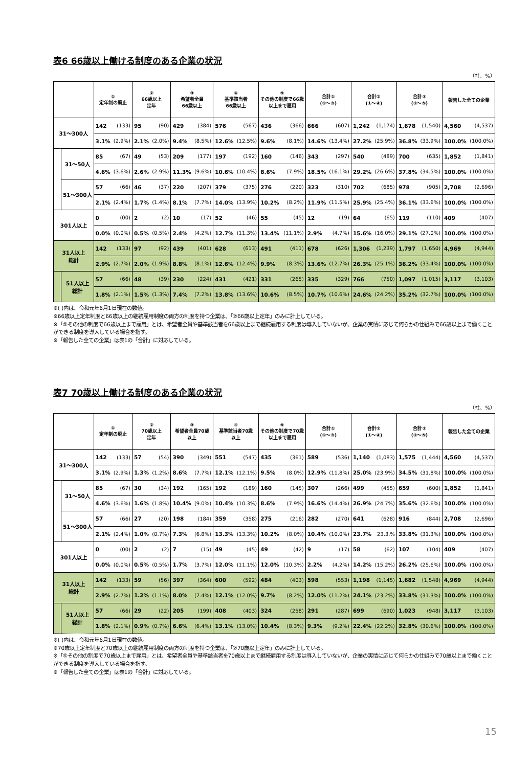表6 66歳以上働ける制度のある企業の状況
（社、%）
| | | ① 定年制の廃止 | | ② 66歳以上 定年 | | ③ 希望者全員 66歳以上 | | ④ 基準該当者 66歳以上 | | ⑤ その他の制度で66歳 以上まで雇用 | | 合計① (①～③) | | 合計② (①～④) | | 合計③ (①～⑤) | | 報告した全ての企業 | |
| --- | --- | --- | --- | --- | --- | --- | --- | --- | --- | --- | --- | --- | --- | --- | --- | --- | --- | --- | --- |
| 31～300人 | | 142 | (133) | 95 | (90) | 429 | (384) | 576 | (567) | 436 | (366) | 666 | (607) | 1,242 | (1,174) | 1,678 | (1,540) | 4,560 | (4,537) |
| | | 3.1% | (2.9%) | 2.1% | (2.0%) | 9.4% | (8.5%) | 12.6% | (12.5%) | 9.6% | (8.1%) | 14.6% | (13.4%) | 27.2% | (25.9%) | 36.8% | (33.9%) | 100.0% | (100.0%) |
| | 31～50人 | 85 | (67) | 49 | (53) | 209 | (177) | 197 | (192) | 160 | (146) | 343 | (297) | 540 | (489) | 700 | (635) | 1,852 | (1,841) |
| | | 4.6% | (3.6%) | 2.6% | (2.9%) | 11.3% | (9.6%) | 10.6% | (10.4%) | 8.6% | (7.9%) | 18.5% | (16.1%) | 29.2% | (26.6%) | 37.8% | (34.5%) | 100.0% | (100.0%) |
| | 51～300人 | 57 | (66) | 46 | (37) | 220 | (207) | 379 | (375) | 276 | (220) | 323 | (310) | 702 | (685) | 978 | (905) | 2,708 | (2,696) |
| | | 2.1% | (2.4%) | 1.7% | (1.4%) | 8.1% | (7.7%) | 14.0% | (13.9%) | 10.2% | (8.2%) | 11.9% | (11.5%) | 25.9% | (25.4%) | 36.1% | (33.6%) | 100.0% | (100.0%) |
| 301人以上 | | 0 | (00) | 2 | (2) | 10 | (17) | 52 | (46) | 55 | (45) | 12 | (19) | 64 | (65) | 119 | (110) | 409 | (407) |
| | | 0.0% | (0.0%) | 0.5% | (0.5%) | 2.4% | (4.2%) | 12.7% | (11.3%) | 13.4% | (11.1%) | 2.9% | (4.7%) | 15.6% | (16.0%) | 29.1% | (27.0%) | 100.0% | (100.0%) |
| 31人以上 総計 | | 142 | (133) | 97 | (92) | 439 | (401) | 628 | (613) | 491 | (411) | 678 | (626) | 1,306 | (1,239) | 1,797 | (1,650) | 4,969 | (4,944) |
| | | 2.9% | (2.7%) | 2.0% | (1.9%) | 8.8% | (8.1%) | 12.6% | (12.4%) | 9.9% | (8.3%) | 13.6% | (12.7%) | 26.3% | (25.1%) | 36.2% | (33.4%) | 100.0% | (100.0%) |
| | 51人以上 総計 | 57 | (66) | 48 | (39) | 230 | (224) | 431 | (421) | 331 | (265) | 335 | (329) | 766 | (750) | 1,097 | (1,015) | 3,117 | (3,103) |
| | | 1.8% | (2.1%) | 1.5% | (1.3%) | 7.4% | (7.2%) | 13.8% | (13.6%) | 10.6% | (8.5%) | 10.7% | (10.6%) | 24.6% | (24.2%) | 35.2% | (32.7%) | 100.0% | (100.0%) |
※( )内は、令和元年6月1日現在の数値。
※66歳以上定年制度と66歳以上の継続雇用制度の両方の制度を持つ企業は、「②66歳以上定年」のみに計上している。
※「⑤その他の制度で66歳以上まで雇用」とは、希望者全員や基準該当者を66歳以上まで継続雇用する制度は導入していないが、企業の実情に応じて何らかの仕組みで66歳以上まで働くことができる制度を導入している場合を指す。
※「報告した全ての企業」は表1の「合計」に対応している。
表7 70歳以上働ける制度のある企業の状況
（社、%）
| | | ① 定年制の廃止 | | ② 70歳以上 定年 | | ③ 希望者全員70歳 以上 | | ④ 基準該当者70歳 以上 | | ⑤ その他の制度で70歳 以上まで雇用 | | 合計① (①～③) | | 合計② (①～④) | | 合計③ (①～⑤) | | 報告した全ての企業 | |
| --- | --- | --- | --- | --- | --- | --- | --- | --- | --- | --- | --- | --- | --- | --- | --- | --- | --- | --- | --- |
| 31～300人 | | 142 | (133) | 57 | (54) | 390 | (349) | 551 | (547) | 435 | (361) | 589 | (536) | 1,140 | (1,083) | 1,575 | (1,444) | 4,560 | (4,537) |
| | | 3.1% | (2.9%) | 1.3% | (1.2%) | 8.6% | (7.7%) | 12.1% | (12.1%) | 9.5% | (8.0%) | 12.9% | (11.8%) | 25.0% | (23.9%) | 34.5% | (31.8%) | 100.0% | (100.0%) |
| | 31～50人 | 85 | (67) | 30 | (34) | 192 | (165) | 192 | (189) | 160 | (145) | 307 | (266) | 499 | (455) | 659 | (600) | 1,852 | (1,841) |
| | | 4.6% | (3.6%) | 1.6% | (1.8%) | 10.4% | (9.0%) | 10.4% | (10.3%) | 8.6% | (7.9%) | 16.6% | (14.4%) | 26.9% | (24.7%) | 35.6% | (32.6%) | 100.0% | (100.0%) |
| | 51～300人 | 57 | (66) | 27 | (20) | 198 | (184) | 359 | (358) | 275 | (216) | 282 | (270) | 641 | (628) | 916 | (844) | 2,708 | (2,696) |
| | | 2.1% | (2.4%) | 1.0% | (0.7%) | 7.3% | (6.8%) | 13.3% | (13.3%) | 10.2% | (8.0%) | 10.4% | (10.0%) | 23.7% | 23.3.% | 33.8% | (31.3%) | 100.0% | (100.0%) |
| 301人以上 | | 0 | (00) | 2 | (2) | 7 | (15) | 49 | (45) | 49 | (42) | 9 | (17) | 58 | (62) | 107 | (104) | 409 | (407) |
| | | 0.0% | (0.0%) | 0.5% | (0.5%) | 1.7% | (3.7%) | 12.0% | (11.1%) | 12.0% | (10.3%) | 2.2% | (4.2%) | 14.2% | (15.2%) | 26.2% | (25.6%) | 100.0% | (100.0%) |
| 31人以上 総計 | | 142 | (133) | 59 | (56) | 397 | (364) | 600 | (592) | 484 | (403) | 598 | (553) | 1,198 | (1,145) | 1,682 | (1,548) | 4,969 | (4,944) |
| | | 2.9% | (2.7%) | 1.2% | (1.1%) | 8.0% | (7.4%) | 12.1% | (12.0%) | 9.7% | (8.2%) | 12.0% | (11.2%) | 24.1% | (23.2%) | 33.8% | (31.3%) | 100.0% | (100.0%) |
| | 51人以上 総計 | 57 | (66) | 29 | (22) | 205 | (199) | 408 | (403) | 324 | (258) | 291 | (287) | 699 | (690) | 1,023 | (948) | 3,117 | (3,103) |
| | | 1.8% | (2.1%) | 0.9% | (0.7%) | 6.6% | (6.4%) | 13.1% | (13.0%) | 10.4% | (8.3%) | 9.3% | (9.2%) | 22.4% | (22.2%) | 32.8% | (30.6%) | 100.0% | (100.0%) |
※( )内は、令和元年6月1日現在の数値。
※70歳以上定年制度と70歳以上の継続雇用制度の両方の制度を持つ企業は、「②70歳以上定年」のみに計上している。
※「⑤その他の制度で70歳以上まで雇用」とは、希望者全員や基準該当者を70歳以上まで継続雇用する制度は導入していないが、企業の実情に応じて何らかの仕組みで70歳以上まで働くことができる制度を導入している場合を指す。
※「報告した全ての企業」は表1の「合計」に対応している。
15